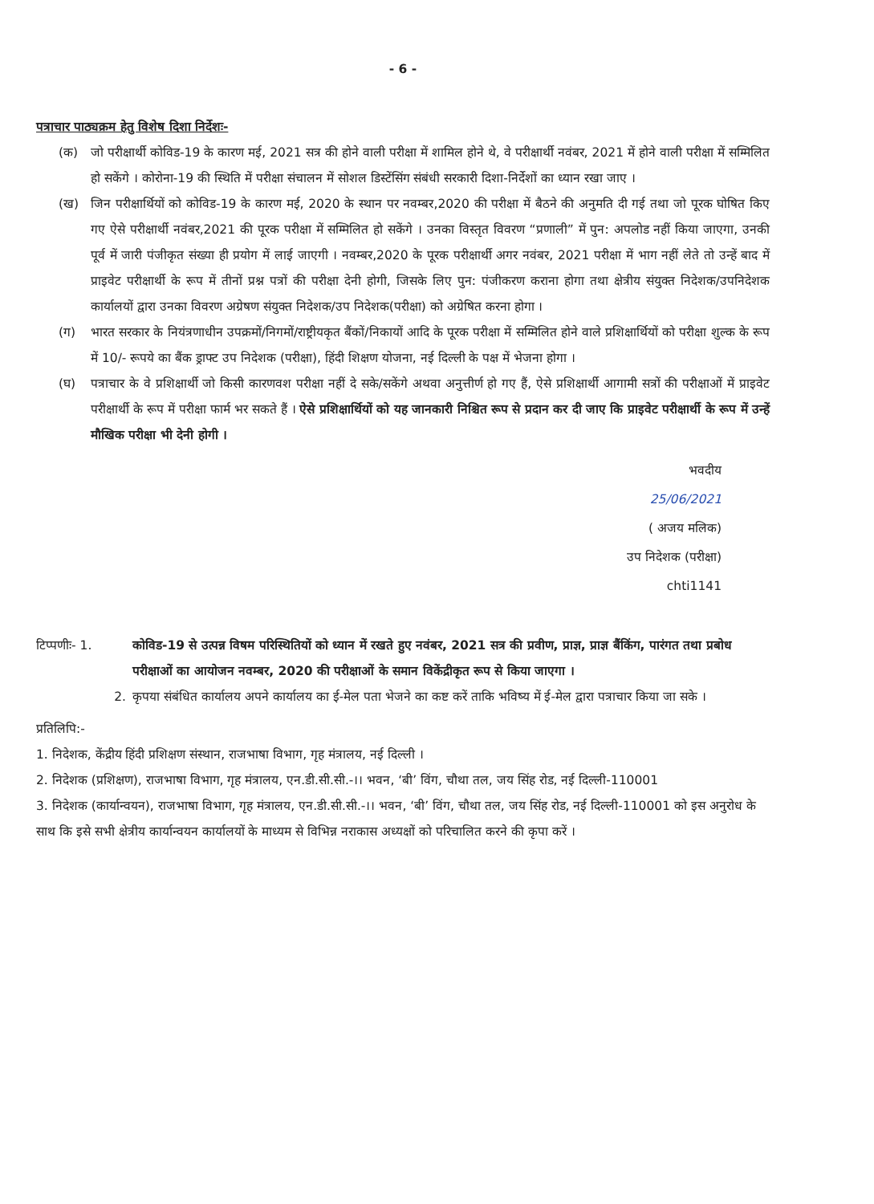- 6 -
पत्राचार पाठ्यक्रम हेतु विशेष दिशा निर्देशः-
(क) जो परीक्षार्थी कोविड-19 के कारण मई, 2021 सत्र की होने वाली परीक्षा में शामिल होने थे, वे परीक्षार्थी नवंबर, 2021 में होने वाली परीक्षा में सम्मिलित हो सकेंगे । कोरोना-19 की स्थिति में परीक्षा संचालन में सोशल डिस्टेंसिंग संबंधी सरकारी दिशा-निर्देशों का ध्यान रखा जाए ।
(ख) जिन परीक्षार्थियों को कोविड-19 के कारण मई, 2020 के स्थान पर नवम्बर,2020 की परीक्षा में बैठने की अनुमति दी गई तथा जो पूरक घोषित किए गए ऐसे परीक्षार्थी नवंबर,2021 की पूरक परीक्षा में सम्मिलित हो सकेंगे । उनका विस्तृत विवरण “प्रणाली” में पुन: अपलोड नहीं किया जाएगा, उनकी पूर्व में जारी पंजीकृत संख्या ही प्रयोग में लाई जाएगी । नवम्बर,2020 के पूरक परीक्षार्थी अगर नवंबर, 2021 परीक्षा में भाग नहीं लेते तो उन्हें बाद में प्राइवेट परीक्षार्थी के रूप में तीनों प्रश्न पत्रों की परीक्षा देनी होगी, जिसके लिए पुन: पंजीकरण कराना होगा तथा क्षेत्रीय संयुक्त निदेशक/उपनिदेशक कार्यालयों द्वारा उनका विवरण अग्रेषण संयुक्त निदेशक/उप निदेशक(परीक्षा) को अग्रेषित करना होगा ।
(ग) भारत सरकार के नियंत्रणाधीन उपक्रमों/निगमों/राष्ट्रीयकृत बैंकों/निकायों आदि के पूरक परीक्षा में सम्मिलित होने वाले प्रशिक्षार्थियों को परीक्षा शुल्क के रूप में 10/- रूपये का बैंक ड्राफ्ट उप निदेशक (परीक्षा), हिंदी शिक्षण योजना, नई दिल्ली के पक्ष में भेजना होगा ।
(घ) पत्राचार के वे प्रशिक्षार्थी जो किसी कारणवश परीक्षा नहीं दे सके/सकेंगे अथवा अनुत्तीर्ण हो गए हैं, ऐसे प्रशिक्षार्थी आगामी सत्रों की परीक्षाओं में प्राइवेट परीक्षार्थी के रूप में परीक्षा फार्म भर सकते हैं । ऐसे प्रशिक्षार्थियों को यह जानकारी निश्चित रूप से प्रदान कर दी जाए कि प्राइवेट परीक्षार्थी के रूप में उन्हें मौखिक परीक्षा भी देनी होगी ।
भवदीय
25/06/2021
( अजय मलिक)
उप निदेशक (परीक्षा)
chti1141
टिप्पणीः- 1. कोविड-19 से उत्पन्न विषम परिस्थितियों को ध्यान में रखते हुए नवंबर, 2021 सत्र की प्रवीण, प्राज्ञ, प्राज्ञ बैंकिंग, पारंगत तथा प्रबोध परीक्षाओं का आयोजन नवम्बर, 2020 की परीक्षाओं के समान विकेंद्रीकृत रूप से किया जाएगा ।
2. कृपया संबंधित कार्यालय अपने कार्यालय का ई-मेल पता भेजने का कष्ट करें ताकि भविष्य में ई-मेल द्वारा पत्राचार किया जा सके ।
प्रतिलिपि:-
1. निदेशक, केंद्रीय हिंदी प्रशिक्षण संस्थान, राजभाषा विभाग, गृह मंत्रालय, नई दिल्ली ।
2. निदेशक (प्रशिक्षण), राजभाषा विभाग, गृह मंत्रालय, एन.डी.सी.सी.-।। भवन, ‘बी’ विंग, चौथा तल, जय सिंह रोड, नई दिल्ली-110001
3. निदेशक (कार्यान्वयन), राजभाषा विभाग, गृह मंत्रालय, एन.डी.सी.सी.-।। भवन, ‘बी’ विंग, चौथा तल, जय सिंह रोड, नई दिल्ली-110001 को इस अनुरोध के साथ कि इसे सभी क्षेत्रीय कार्यान्वयन कार्यालयों के माध्यम से विभिन्न नराकास अध्यक्षों को परिचालित करने की कृपा करें ।